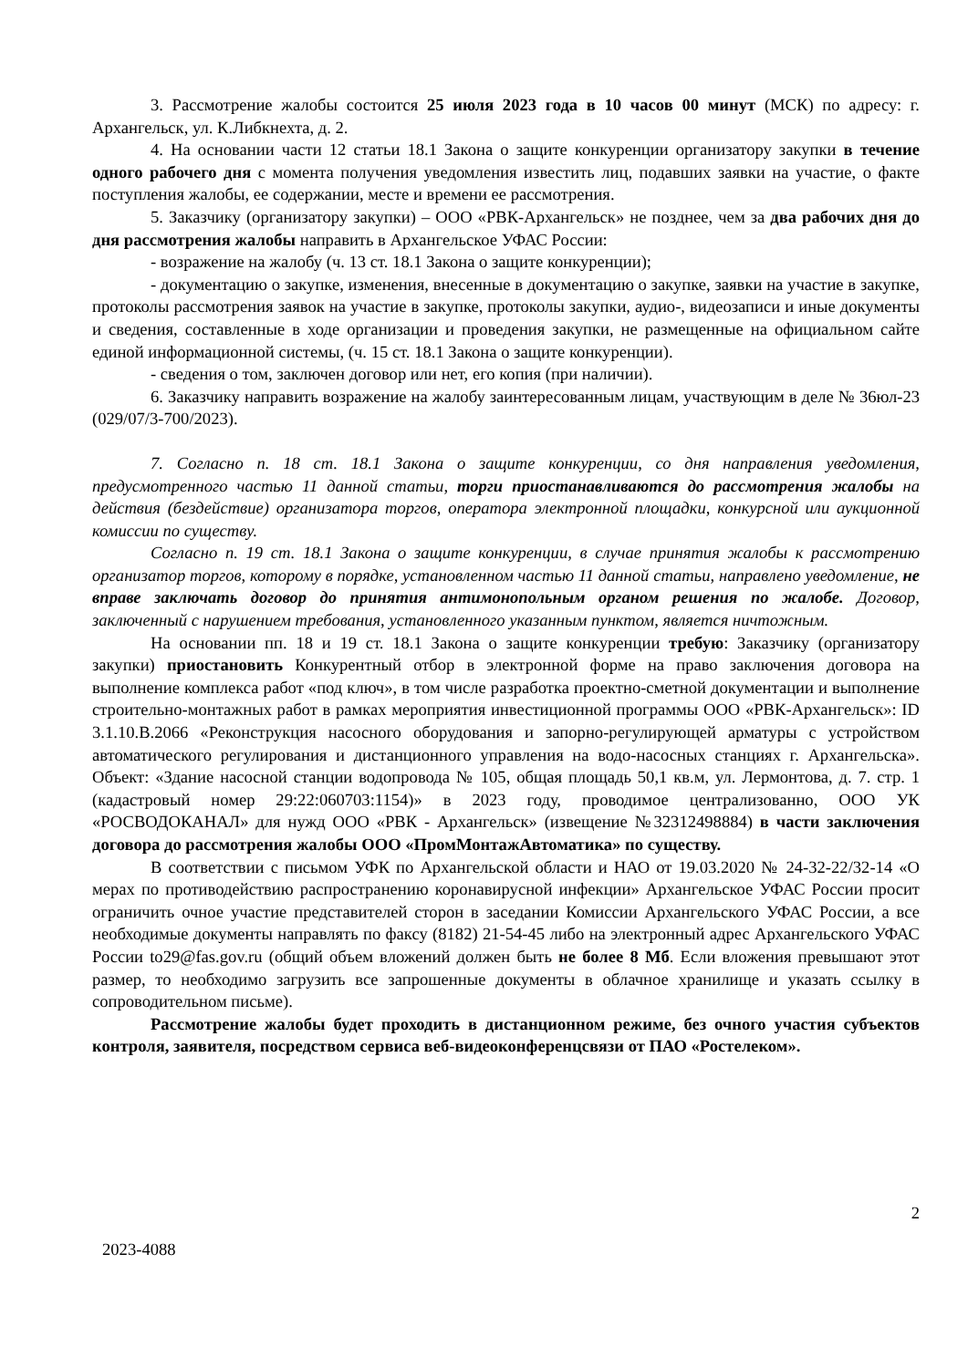3. Рассмотрение жалобы состоится 25 июля 2023 года в 10 часов 00 минут (МСК) по адресу: г. Архангельск, ул. К.Либкнехта, д. 2.
4. На основании части 12 статьи 18.1 Закона о защите конкуренции организатору закупки в течение одного рабочего дня с момента получения уведомления известить лиц, подавших заявки на участие, о факте поступления жалобы, ее содержании, месте и времени ее рассмотрения.
5. Заказчику (организатору закупки) – ООО «РВК-Архангельск» не позднее, чем за два рабочих дня до дня рассмотрения жалобы направить в Архангельское УФАС России:
- возражение на жалобу (ч. 13 ст. 18.1 Закона о защите конкуренции);
- документацию о закупке, изменения, внесенные в документацию о закупке, заявки на участие в закупке, протоколы рассмотрения заявок на участие в закупке, протоколы закупки, аудио-, видеозаписи и иные документы и сведения, составленные в ходе организации и проведения закупки, не размещенные на официальном сайте единой информационной системы, (ч. 15 ст. 18.1 Закона о защите конкуренции).
- сведения о том, заключен договор или нет, его копия (при наличии).
6. Заказчику направить возражение на жалобу заинтересованным лицам, участвующим в деле № 36юл-23 (029/07/3-700/2023).
7. Согласно п. 18 ст. 18.1 Закона о защите конкуренции, со дня направления уведомления, предусмотренного частью 11 данной статьи, торги приостанавливаются до рассмотрения жалобы на действия (бездействие) организатора торгов, оператора электронной площадки, конкурсной или аукционной комиссии по существу.
Согласно п. 19 ст. 18.1 Закона о защите конкуренции, в случае принятия жалобы к рассмотрению организатор торгов, которому в порядке, установленном частью 11 данной статьи, направлено уведомление, не вправе заключать договор до принятия антимонопольным органом решения по жалобе. Договор, заключенный с нарушением требования, установленного указанным пунктом, является ничтожным.
На основании пп. 18 и 19 ст. 18.1 Закона о защите конкуренции требую: Заказчику (организатору закупки) приостановить Конкурентный отбор в электронной форме на право заключения договора на выполнение комплекса работ «под ключ», в том числе разработка проектно-сметной документации и выполнение строительно-монтажных работ в рамках мероприятия инвестиционной программы ООО «РВК-Архангельск»: ID 3.1.10.В.2066 «Реконструкция насосного оборудования и запорно-регулирующей арматуры с устройством автоматического регулирования и дистанционного управления на водо-насосных станциях г. Архангельска». Объект: «Здание насосной станции водопровода № 105, общая площадь 50,1 кв.м, ул. Лермонтова, д. 7. стр. 1 (кадастровый номер 29:22:060703:1154)» в 2023 году, проводимое централизованно, ООО УК «РОСВОДОКАНАЛ» для нужд ООО «РВК - Архангельск» (извещение №32312498884) в части заключения договора до рассмотрения жалобы ООО «ПромМонтажАвтоматика» по существу.
В соответствии с письмом УФК по Архангельской области и НАО от 19.03.2020 № 24-32-22/32-14 «О мерах по противодействию распространению коронавирусной инфекции» Архангельское УФАС России просит ограничить очное участие представителей сторон в заседании Комиссии Архангельского УФАС России, а все необходимые документы направлять по факсу (8182) 21-54-45 либо на электронный адрес Архангельского УФАС России to29@fas.gov.ru (общий объем вложений должен быть не более 8 Мб. Если вложения превышают этот размер, то необходимо загрузить все запрошенные документы в облачное хранилище и указать ссылку в сопроводительном письме).
Рассмотрение жалобы будет проходить в дистанционном режиме, без очного участия субъектов контроля, заявителя, посредством сервиса веб-видеоконференцсвязи от ПАО «Ростелеком».
2
2023-4088